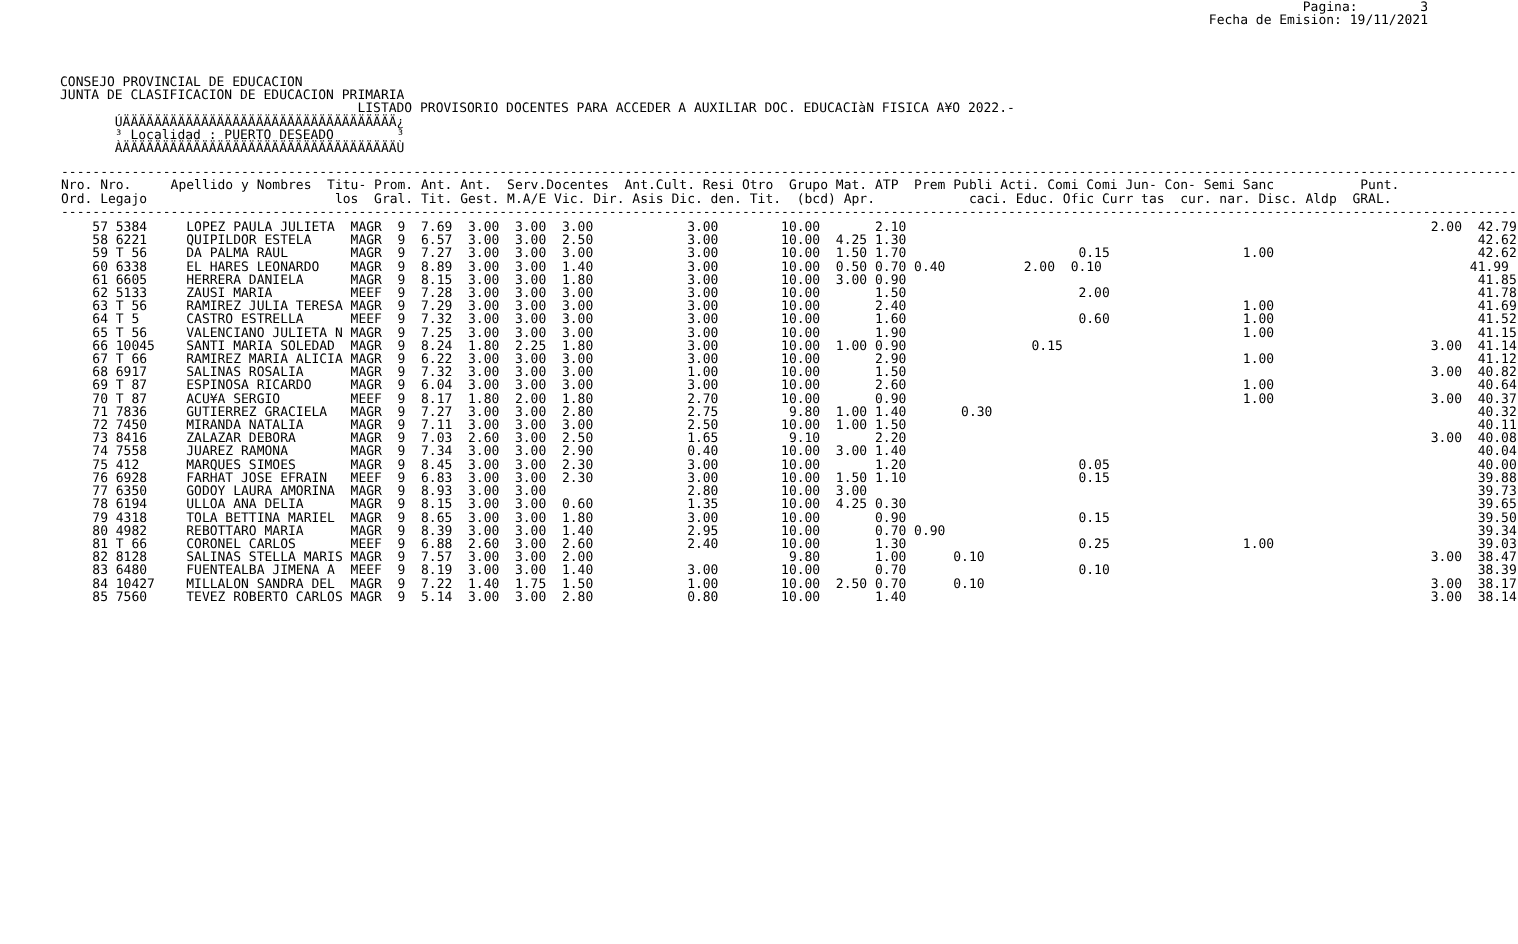CONSEJO PROVINCIAL DE EDUCACION
JUNTA DE CLASIFICACION DE EDUCACION PRIMARIA
Pagina:        3
Fecha de Emision: 19/11/2021
                                      LISTADO PROVISORIO DOCENTES PARA ACCEDER A AUXILIAR DOC. EDUCACIàN FISICA A¥O 2022.-
       ÚÄÄÄÄÄÄÄÄÄÄÄÄÄÄÄÄÄÄÄÄÄÄÄÄÄÄÄÄÄÄÄÄÄÄÄ¿
       ³ Localidad : PUERTO DESEADO        ³
       ÀÄÄÄÄÄÄÄÄÄÄÄÄÄÄÄÄÄÄÄÄÄÄÄÄÄÄÄÄÄÄÄÄÄÄÄÙ
| ------------------------------------------------------------------------------------------------------------------------------------------------------------------------------------------ Nro. Nro. Apellido y Nombres Titu- Prom. Ant. Ant. Serv.Docentes Ant.Cult. Resi Otro Grupo Mat. ATP Prem Publi Acti. Comi Comi Jun- Con- Semi Sanc Punt. Ord. Legajo los Gral. Tit. Gest. M.A/E Vic. Dir. Asis Dic. den. Tit. (bcd) Apr. caci. Educ. Ofic Curr tas cur. nar. Disc. Aldp GRAL. ------------------------------------------------------------------------------------------------------------------------------------------------------------------------------------------ |
| --- |
| 57 5384 LOPEZ PAULA JULIETA MAGR 9 7.69 3.00 3.00 3.00 3.00 10.00 2.10 2.00 42.79 58 6221 QUIPILDOR ESTELA MAGR 9 6.57 3.00 3.00 2.50 3.00 10.00 4.25 1.30 42.62 59 T 56 DA PALMA RAUL MAGR 9 7.27 3.00 3.00 3.00 3.00 10.00 1.50 1.70 0.15 1.00 42.62 60 6338 EL HARES LEONARDO MAGR 9 8.89 3.00 3.00 1.40 3.00 10.00 0.50 0.70 0.40 2.00 0.10 41.99 61 6605 HERRERA DANIELA MAGR 9 8.15 3.00 3.00 1.80 3.00 10.00 3.00 0.90 41.85 62 5133 ZAUSI MARIA MEEF 9 7.28 3.00 3.00 3.00 3.00 10.00 1.50 2.00 41.78 63 T 56 RAMIREZ JULIA TERESA MAGR 9 7.29 3.00 3.00 3.00 3.00 10.00 2.40 1.00 41.69 64 T 5 CASTRO ESTRELLA MEEF 9 7.32 3.00 3.00 3.00 3.00 10.00 1.60 0.60 1.00 41.52 65 T 56 VALENCIANO JULIETA N MAGR 9 7.25 3.00 3.00 3.00 3.00 10.00 1.90 1.00 41.15 66 10045 SANTI MARIA SOLEDAD MAGR 9 8.24 1.80 2.25 1.80 3.00 10.00 1.00 0.90 0.15 3.00 41.14 67 T 66 RAMIREZ MARIA ALICIA MAGR 9 6.22 3.00 3.00 3.00 3.00 10.00 2.90 1.00 41.12 68 6917 SALINAS ROSALIA MAGR 9 7.32 3.00 3.00 3.00 1.00 10.00 1.50 3.00 40.82 69 T 87 ESPINOSA RICARDO MAGR 9 6.04 3.00 3.00 3.00 3.00 10.00 2.60 1.00 40.64 70 T 87 ACU¥A SERGIO MEEF 9 8.17 1.80 2.00 1.80 2.70 10.00 0.90 1.00 3.00 40.37 71 7836 GUTIERREZ GRACIELA MAGR 9 7.27 3.00 3.00 2.80 2.75 9.80 1.00 1.40 0.30 40.32 72 7450 MIRANDA NATALIA MAGR 9 7.11 3.00 3.00 3.00 2.50 10.00 1.00 1.50 40.11 73 8416 ZALAZAR DEBORA MAGR 9 7.03 2.60 3.00 2.50 1.65 9.10 2.20 3.00 40.08 74 7558 JUAREZ RAMONA MAGR 9 7.34 3.00 3.00 2.90 0.40 10.00 3.00 1.40 40.04 75 412 MARQUES SIMOES MAGR 9 8.45 3.00 3.00 2.30 3.00 10.00 1.20 0.05 40.00 76 6928 FARHAT JOSE EFRAIN MEEF 9 6.83 3.00 3.00 2.30 3.00 10.00 1.50 1.10 0.15 39.88 77 6350 GODOY LAURA AMORINA MAGR 9 8.93 3.00 3.00 2.80 10.00 3.00 39.73 78 6194 ULLOA ANA DELIA MAGR 9 8.15 3.00 3.00 0.60 1.35 10.00 4.25 0.30 39.65 79 4318 TOLA BETTINA MARIEL MAGR 9 8.65 3.00 3.00 1.80 3.00 10.00 0.90 0.15 39.50 80 4982 REBOTTARO MARIA MAGR 9 8.39 3.00 3.00 1.40 2.95 10.00 0.70 0.90 39.34 81 T 66 CORONEL CARLOS MEEF 9 6.88 2.60 3.00 2.60 2.40 10.00 1.30 0.25 1.00 39.03 82 8128 SALINAS STELLA MARIS MAGR 9 7.57 3.00 3.00 2.00 9.80 1.00 0.10 3.00 38.47 83 6480 FUENTEALBA JIMENA A MEEF 9 8.19 3.00 3.00 1.40 3.00 10.00 0.70 0.10 38.39 84 10427 MILLALON SANDRA DEL MAGR 9 7.22 1.40 1.75 1.50 1.00 10.00 2.50 0.70 0.10 3.00 38.17 85 7560 TEVEZ ROBERTO CARLOS MAGR 9 5.14 3.00 3.00 2.80 0.80 10.00 1.40 3.00 38.14 |